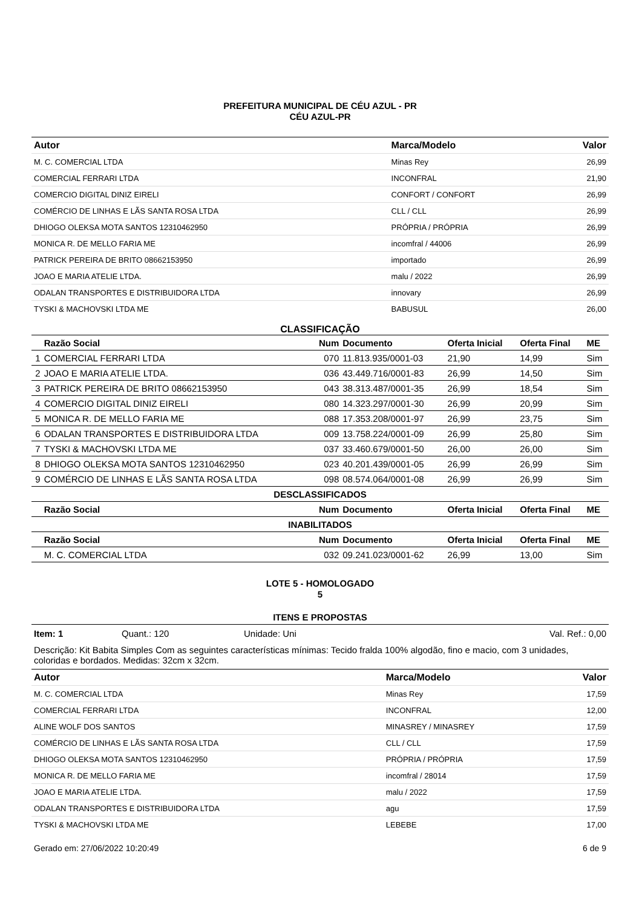PREFEITURA MUNICIPAL DE CÉU AZUL - PR
CÉU AZUL-PR
| Autor | Marca/Modelo | Valor |
| --- | --- | --- |
| M. C. COMERCIAL LTDA | Minas Rey | 26,99 |
| COMERCIAL FERRARI LTDA | INCONFRAL | 21,90 |
| COMERCIO DIGITAL DINIZ EIRELI | CONFORT / CONFORT | 26,99 |
| COMÉRCIO DE LINHAS E LÃS SANTA ROSA LTDA | CLL / CLL | 26,99 |
| DHIOGO OLEKSA MOTA SANTOS 12310462950 | PRÓPRIA / PRÓPRIA | 26,99 |
| MONICA R. DE MELLO FARIA ME | incomfral / 44006 | 26,99 |
| PATRICK PEREIRA DE BRITO 08662153950 | importado | 26,99 |
| JOAO E MARIA ATELIE LTDA. | malu / 2022 | 26,99 |
| ODALAN TRANSPORTES E DISTRIBUIDORA LTDA | innovary | 26,99 |
| TYSKI & MACHOVSKI LTDA ME | BABUSUL | 26,00 |
CLASSIFICAÇÃO
| | Razão Social | Num | Documento | Oferta Inicial | Oferta Final | ME |
| --- | --- | --- | --- | --- | --- | --- |
| 1 | COMERCIAL FERRARI LTDA | 070 | 11.813.935/0001-03 | 21,90 | 14,99 | Sim |
| 2 | JOAO E MARIA ATELIE LTDA. | 036 | 43.449.716/0001-83 | 26,99 | 14,50 | Sim |
| 3 | PATRICK PEREIRA DE BRITO 08662153950 | 043 | 38.313.487/0001-35 | 26,99 | 18,54 | Sim |
| 4 | COMERCIO DIGITAL DINIZ EIRELI | 080 | 14.323.297/0001-30 | 26,99 | 20,99 | Sim |
| 5 | MONICA R. DE MELLO FARIA ME | 088 | 17.353.208/0001-97 | 26,99 | 23,75 | Sim |
| 6 | ODALAN TRANSPORTES E DISTRIBUIDORA LTDA | 009 | 13.758.224/0001-09 | 26,99 | 25,80 | Sim |
| 7 | TYSKI & MACHOVSKI LTDA ME | 037 | 33.460.679/0001-50 | 26,00 | 26,00 | Sim |
| 8 | DHIOGO OLEKSA MOTA SANTOS 12310462950 | 023 | 40.201.439/0001-05 | 26,99 | 26,99 | Sim |
| 9 | COMÉRCIO DE LINHAS E LÃS SANTA ROSA LTDA | 098 | 08.574.064/0001-08 | 26,99 | 26,99 | Sim |
| DESCLASSIFICADOS | | | | | | |
| | Razão Social | Num | Documento | Oferta Inicial | Oferta Final | ME |
| INABILITADOS | | | | | | |
| | Razão Social | Num | Documento | Oferta Inicial | Oferta Final | ME |
| | M. C. COMERCIAL LTDA | 032 | 09.241.023/0001-62 | 26,99 | 13,00 | Sim |
LOTE 5 - HOMOLOGADO
5
ITENS E PROPOSTAS
Item: 1 Quant.: 120 Unidade: Uni Val. Ref.: 0,00
Descrição: Kit Babita Simples Com as seguintes características mínimas: Tecido fralda 100% algodão, fino e macio, com 3 unidades, coloridas e bordados. Medidas: 32cm x 32cm.
| Autor | Marca/Modelo | Valor |
| --- | --- | --- |
| M. C. COMERCIAL LTDA | Minas Rey | 17,59 |
| COMERCIAL FERRARI LTDA | INCONFRAL | 12,00 |
| ALINE WOLF DOS SANTOS | MINASREY / MINASREY | 17,59 |
| COMÉRCIO DE LINHAS E LÃS SANTA ROSA LTDA | CLL / CLL | 17,59 |
| DHIOGO OLEKSA MOTA SANTOS 12310462950 | PRÓPRIA / PRÓPRIA | 17,59 |
| MONICA R. DE MELLO FARIA ME | incomfral / 28014 | 17,59 |
| JOAO E MARIA ATELIE LTDA. | malu / 2022 | 17,59 |
| ODALAN TRANSPORTES E DISTRIBUIDORA LTDA | agu | 17,59 |
| TYSKI & MACHOVSKI LTDA ME | LEBEBE | 17,00 |
Gerado em: 27/06/2022 10:20:49 6 de 9